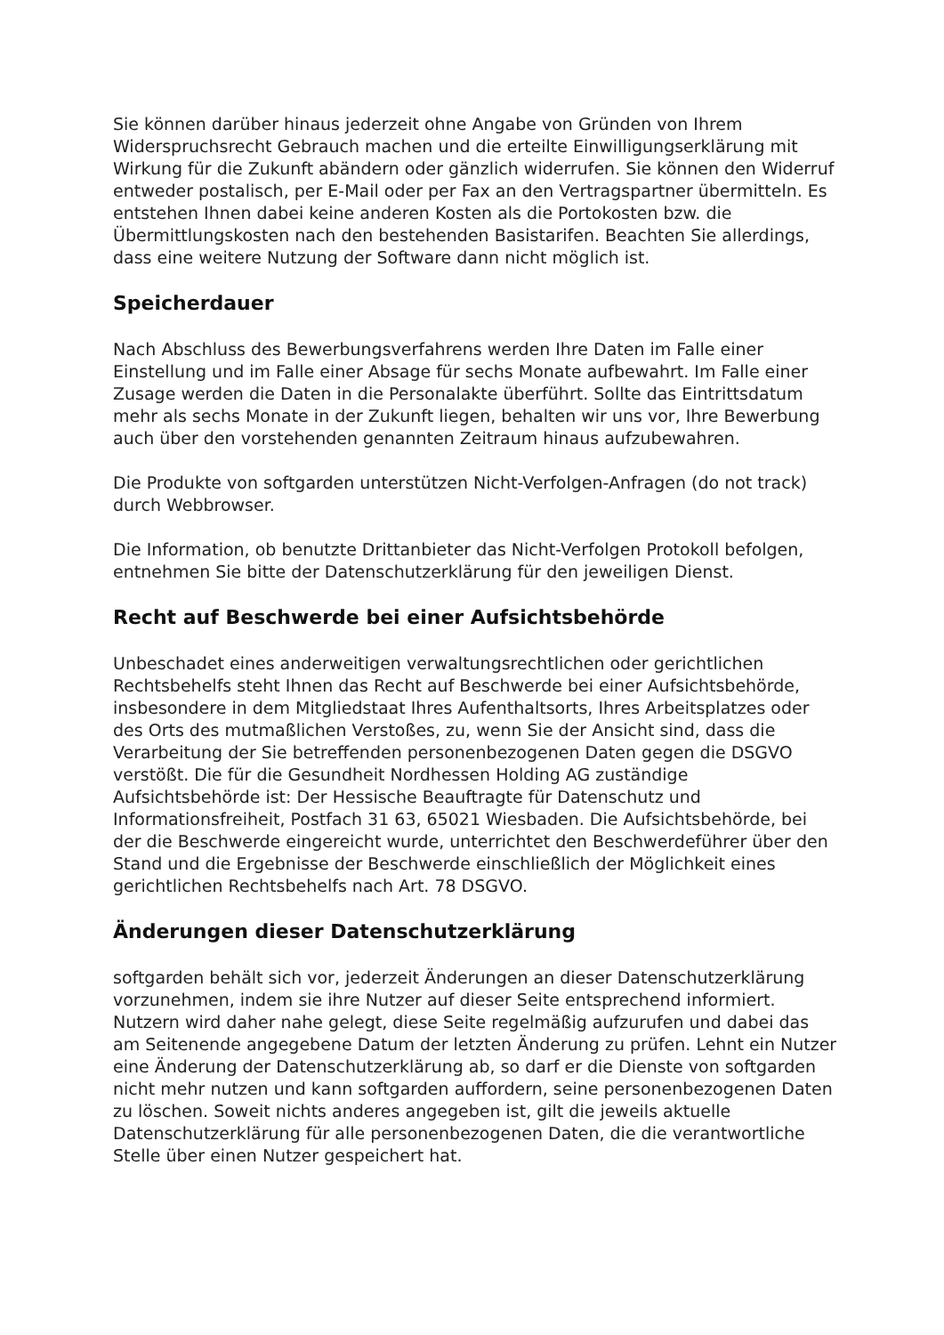Sie können darüber hinaus jederzeit ohne Angabe von Gründen von Ihrem Widerspruchsrecht Gebrauch machen und die erteilte Einwilligungserklärung mit Wirkung für die Zukunft abändern oder gänzlich widerrufen. Sie können den Widerruf entweder postalisch, per E-Mail oder per Fax an den Vertragspartner übermitteln. Es entstehen Ihnen dabei keine anderen Kosten als die Portokosten bzw. die Übermittlungskosten nach den bestehenden Basistarifen. Beachten Sie allerdings, dass eine weitere Nutzung der Software dann nicht möglich ist.
Speicherdauer
Nach Abschluss des Bewerbungsverfahrens werden Ihre Daten im Falle einer Einstellung und im Falle einer Absage für sechs Monate aufbewahrt. Im Falle einer Zusage werden die Daten in die Personalakte überführt. Sollte das Eintrittsdatum mehr als sechs Monate in der Zukunft liegen, behalten wir uns vor, Ihre Bewerbung auch über den vorstehenden genannten Zeitraum hinaus aufzubewahren.
Die Produkte von softgarden unterstützen Nicht-Verfolgen-Anfragen (do not track) durch Webbrowser.
Die Information, ob benutzte Drittanbieter das Nicht-Verfolgen Protokoll befolgen, entnehmen Sie bitte der Datenschutzerklärung für den jeweiligen Dienst.
Recht auf Beschwerde bei einer Aufsichtsbehörde
Unbeschadet eines anderweitigen verwaltungsrechtlichen oder gerichtlichen Rechtsbehelfs steht Ihnen das Recht auf Beschwerde bei einer Aufsichtsbehörde, insbesondere in dem Mitgliedstaat Ihres Aufenthaltsorts, Ihres Arbeitsplatzes oder des Orts des mutmaßlichen Verstoßes, zu, wenn Sie der Ansicht sind, dass die Verarbeitung der Sie betreffenden personenbezogenen Daten gegen die DSGVO verstößt. Die für die Gesundheit Nordhessen Holding AG zuständige Aufsichtsbehörde ist: Der Hessische Beauftragte für Datenschutz und Informationsfreiheit, Postfach 31 63, 65021 Wiesbaden. Die Aufsichtsbehörde, bei der die Beschwerde eingereicht wurde, unterrichtet den Beschwerdeführer über den Stand und die Ergebnisse der Beschwerde einschließlich der Möglichkeit eines gerichtlichen Rechtsbehelfs nach Art. 78 DSGVO.
Änderungen dieser Datenschutzerklärung
softgarden behält sich vor, jederzeit Änderungen an dieser Datenschutzerklärung vorzunehmen, indem sie ihre Nutzer auf dieser Seite entsprechend informiert. Nutzern wird daher nahe gelegt, diese Seite regelmäßig aufzurufen und dabei das am Seitenende angegebene Datum der letzten Änderung zu prüfen. Lehnt ein Nutzer eine Änderung der Datenschutzerklärung ab, so darf er die Dienste von softgarden nicht mehr nutzen und kann softgarden auffordern, seine personenbezogenen Daten zu löschen. Soweit nichts anderes angegeben ist, gilt die jeweils aktuelle Datenschutzerklärung für alle personenbezogenen Daten, die die verantwortliche Stelle über einen Nutzer gespeichert hat.